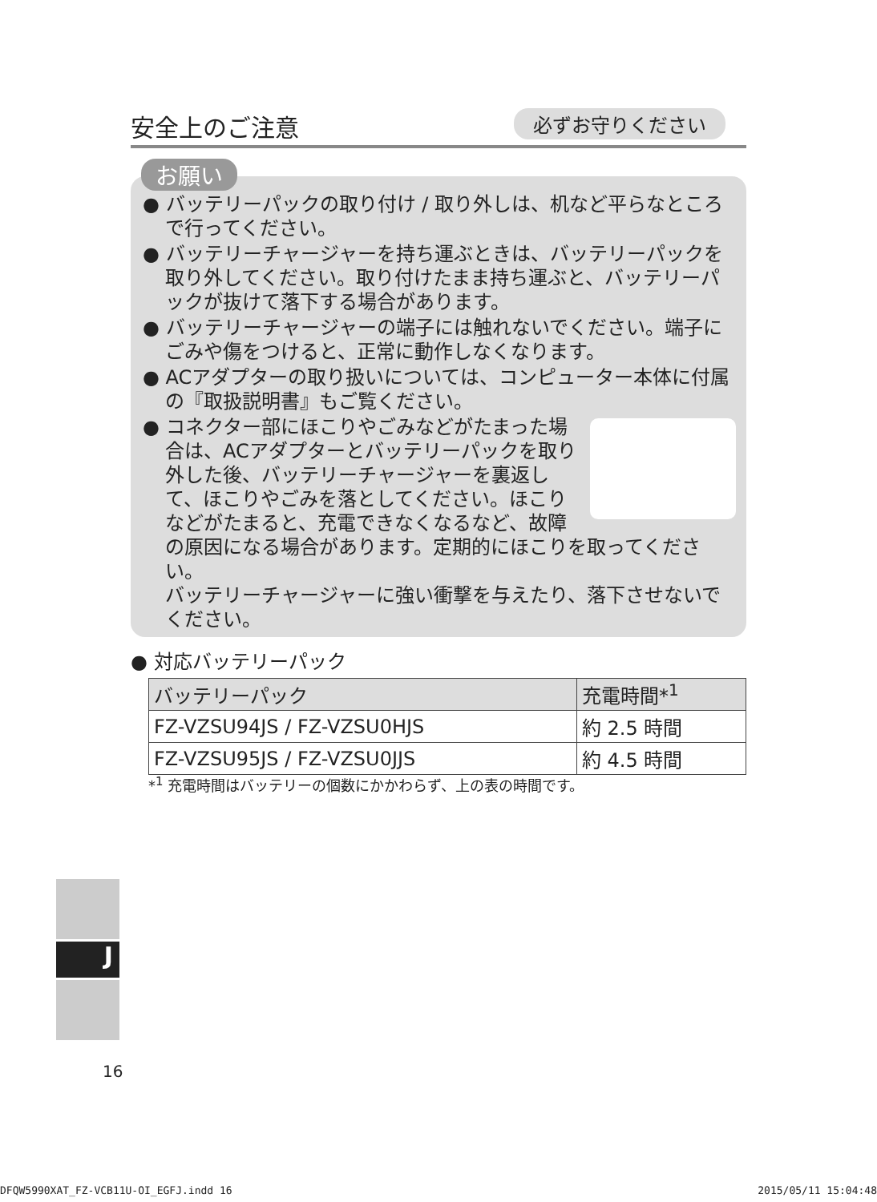安全上のご注意
必ずお守りください
お願い
● バッテリーパックの取り付け / 取り外しは、机など平らなところで行ってください。
● バッテリーチャージャーを持ち運ぶときは、バッテリーパックを取り外してください。取り付けたまま持ち運ぶと、バッテリーパックが抜けて落下する場合があります。
● バッテリーチャージャーの端子には触れないでください。端子にごみや傷をつけると、正常に動作しなくなります。
● ACアダプターの取り扱いについては、コンピューター本体に付属の『取扱説明書』もご覧ください。
● コネクター部にほこりやごみなどがたまった場合は、ACアダプターとバッテリーパックを取り外した後、バッテリーチャージャーを裏返して、ほこりやごみを落としてください。ほこりなどがたまると、充電できなくなるなど、故障の原因になる場合があります。定期的にほこりを取ってください。
バッテリーチャージャーに強い衝撃を与えたり、落下させないでください。
● 対応バッテリーパック
| バッテリーパック | 充電時間*<sup>1</sup> |
| --- | --- |
| FZ-VZSU94JS / FZ-VZSU0HJS | 約 2.5 時間 |
| FZ-VZSU95JS / FZ-VZSU0JJS | 約 4.5 時間 |
*<sup>1</sup> 充電時間はバッテリーの個数にかかわらず、上の表の時間です。
J
16
DFQW5990XAT_FZ-VCB11U-OI_EGFJ.indd 16 2015/05/11 15:04:48